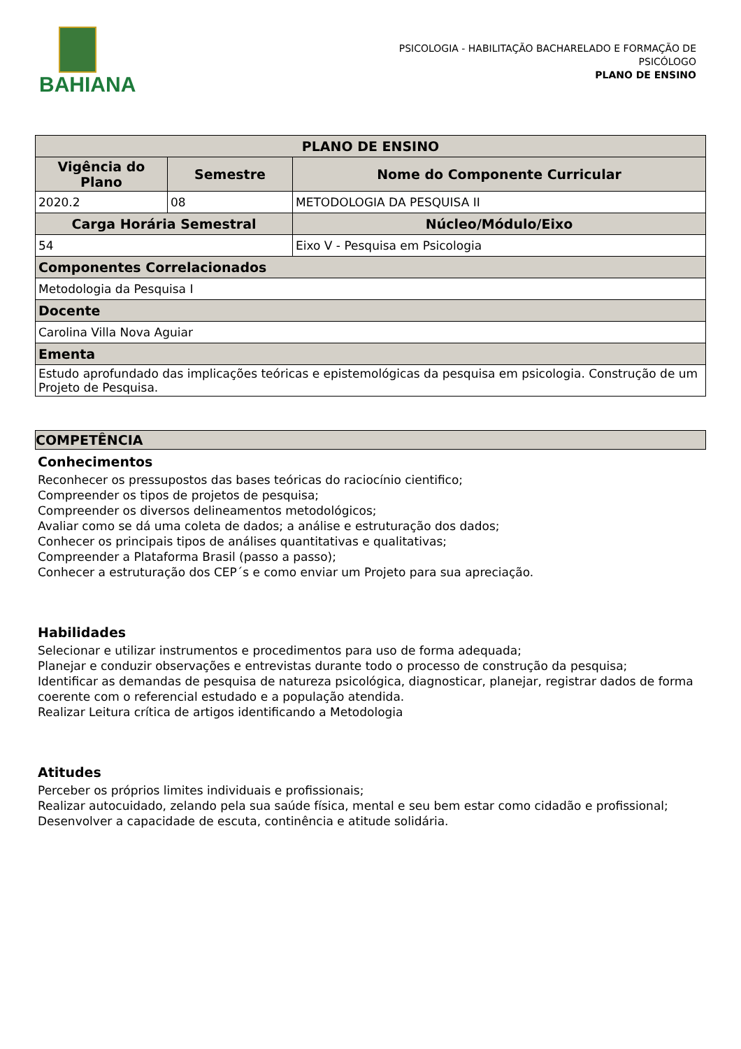BAHIANA
PSICOLOGIA - HABILITAÇÃO BACHARELADO E FORMAÇÃO DE PSICÓLOGO
PLANO DE ENSINO
| PLANO DE ENSINO | | |
| --- | --- | --- |
| Vigência do Plano | Semestre | Nome do Componente Curricular |
| 2020.2 | 08 | METODOLOGIA DA PESQUISA II |
| Carga Horária Semestral | | Núcleo/Módulo/Eixo |
| 54 | | Eixo V - Pesquisa em Psicologia |
| Componentes Correlacionados | | |
| Metodologia da Pesquisa I | | |
| Docente | | |
| Carolina Villa Nova Aguiar | | |
| Ementa | | |
| Estudo aprofundado das implicações teóricas e epistemológicas da pesquisa em psicologia. Construção de um Projeto de Pesquisa. | | |
COMPETÊNCIA
Conhecimentos
Reconhecer os pressupostos das bases teóricas do raciocínio cientifico;
Compreender os tipos de projetos de pesquisa;
Compreender os diversos delineamentos metodológicos;
Avaliar como se dá uma coleta de dados; a análise e estruturação dos dados;
Conhecer os principais tipos de análises quantitativas e qualitativas;
Compreender a Plataforma Brasil (passo a passo);
Conhecer a estruturação dos CEP´s e como enviar um Projeto para sua apreciação.
Habilidades
Selecionar e utilizar instrumentos e procedimentos para uso de forma adequada;
Planejar e conduzir observações e entrevistas durante todo o processo de construção da pesquisa;
Identificar as demandas de pesquisa de natureza psicológica, diagnosticar, planejar, registrar dados de forma coerente com o referencial estudado e a população atendida.
Realizar Leitura crítica de artigos identificando a Metodologia
Atitudes
Perceber os próprios limites individuais e profissionais;
Realizar autocuidado, zelando pela sua saúde física, mental e seu bem estar como cidadão e profissional;
Desenvolver a capacidade de escuta, continência e atitude solidária.